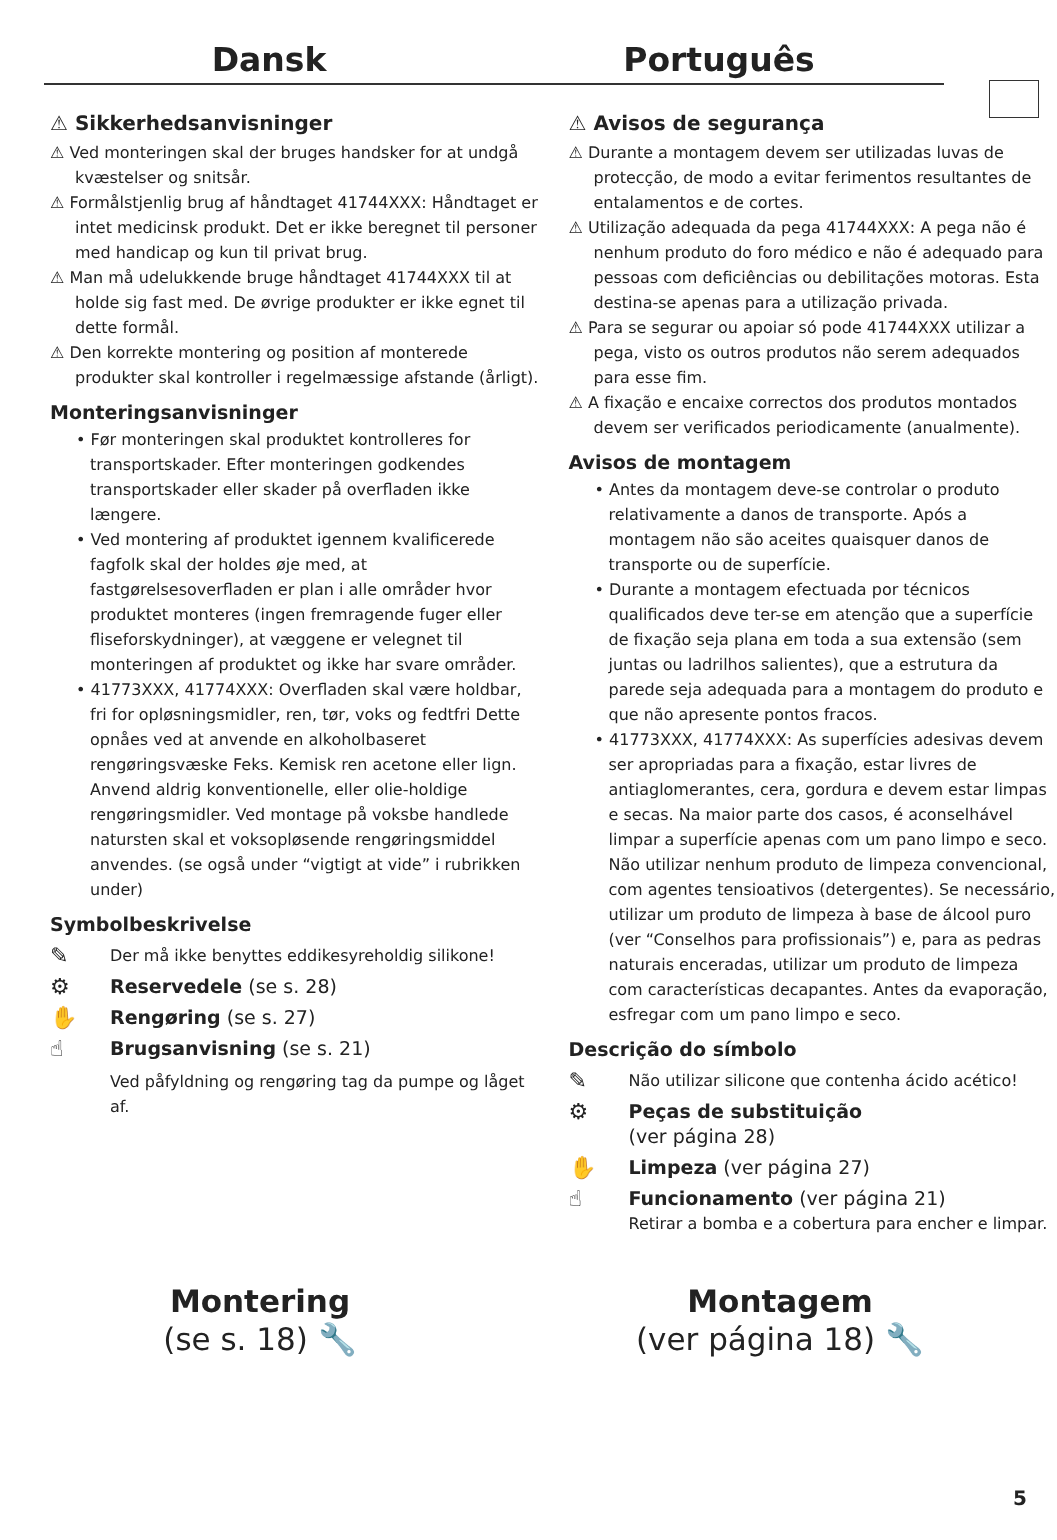Dansk Português
⚠ Sikkerhedsanvisninger
⚠ Ved monteringen skal der bruges handsker for at undgå kvæstelser og snitsår.
⚠ Formålstjenlig brug af håndtaget 41744XXX: Håndtaget er intet medicinsk produkt. Det er ikke beregnet til personer med handicap og kun til privat brug.
⚠ Man må udelukkende bruge håndtaget 41744XXX til at holde sig fast med. De øvrige produkter er ikke egnet til dette formål.
⚠ Den korrekte montering og position af monterede produkter skal kontroller i regelmæssige afstande (årligt).
Monteringsanvisninger
• Før monteringen skal produktet kontrolleres for transportskader. Efter monteringen godkendes transportskader eller skader på overfladen ikke længere.
• Ved montering af produktet igennem kvalificerede fagfolk skal der holdes øje med, at fastgørelsesoverfladen er plan i alle områder hvor produktet monteres (ingen fremragende fuger eller fliseforskydninger), at væggene er velegnet til monteringen af produktet og ikke har svare områder.
• 41773XXX, 41774XXX: Overfladen skal være holdbar, fri for opløsningsmidler, ren, tør, voks og fedtfri Dette opnåes ved at anvende en alkoholbaseret rengøringsvæske Feks. Kemisk ren acetone eller lign. Anvend aldrig konventionelle, eller olie-holdige rengøringsmidler. Ved montage på voksbe handlede natursten skal et voksopløsende rengøringsmiddel anvendes. (se også under “vigtigt at vide” i rubrikken under)
Symbolbeskrivelse
✎
Der må ikke benyttes eddikesyreholdig silikone!
⚙
Reservedele (se s. 28)
✋
Rengøring (se s. 27)
☝
Brugsanvisning (se s. 21)
Ved påfyldning og rengøring tag da pumpe og låget af.
⚠ Avisos de segurança
⚠ Durante a montagem devem ser utilizadas luvas de protecção, de modo a evitar ferimentos resultantes de entalamentos e de cortes.
⚠ Utilização adequada da pega 41744XXX: A pega não é nenhum produto do foro médico e não é adequado para pessoas com deficiências ou debilitações motoras. Esta destina-se apenas para a utilização privada.
⚠ Para se segurar ou apoiar só pode 41744XXX utilizar a pega, visto os outros produtos não serem adequados para esse fim.
⚠ A fixação e encaixe correctos dos produtos montados devem ser verificados periodicamente (anualmente).
Avisos de montagem
• Antes da montagem deve-se controlar o produto relativamente a danos de transporte. Após a montagem não são aceites quaisquer danos de transporte ou de superfície.
• Durante a montagem efectuada por técnicos qualificados deve ter-se em atenção que a superfície de fixação seja plana em toda a sua extensão (sem juntas ou ladrilhos salientes), que a estrutura da parede seja adequada para a montagem do produto e que não apresente pontos fracos.
• 41773XXX, 41774XXX: As superfícies adesivas devem ser apropriadas para a fixação, estar livres de antiaglomerantes, cera, gordura e devem estar limpas e secas. Na maior parte dos casos, é aconselhável limpar a superfície apenas com um pano limpo e seco. Não utilizar nenhum produto de limpeza convencional, com agentes tensioativos (detergentes). Se necessário, utilizar um produto de limpeza à base de álcool puro (ver “Conselhos para profissionais”) e, para as pedras naturais enceradas, utilizar um produto de limpeza com características decapantes. Antes da evaporação, esfregar com um pano limpo e seco.
Descrição do símbolo
✎
Não utilizar silicone que contenha ácido acético!
⚙
Peças de substituição
(ver página 28)
✋
Limpeza (ver página 27)
☝
Funcionamento (ver página 21)
Retirar a bomba e a cobertura para encher e limpar.
Montering
(se s. 18) 🔧
Montagem
(ver página 18) 🔧
5